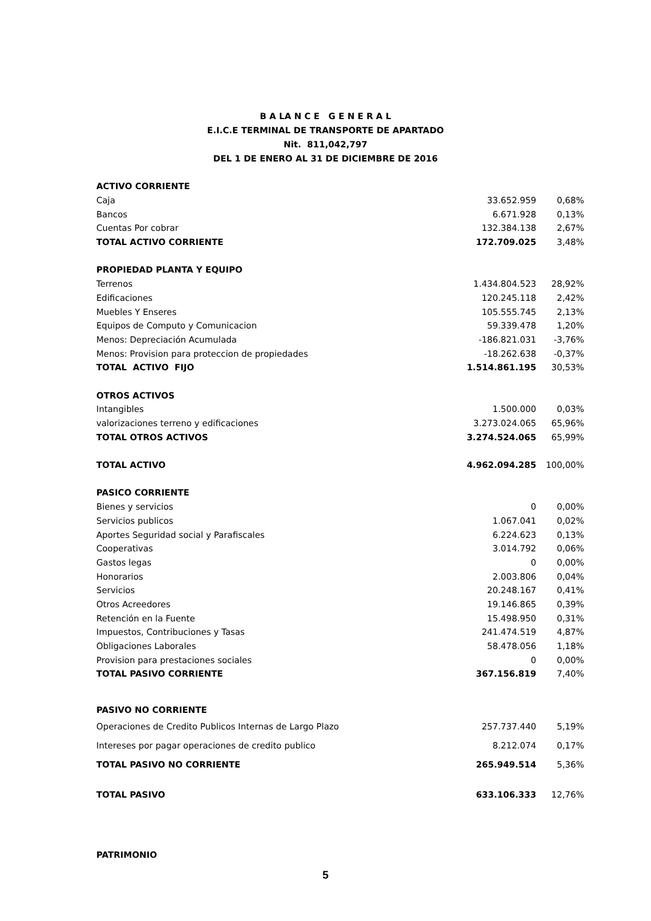B A LA N C E G E N E R A L
E.I.C.E TERMINAL DE TRANSPORTE DE APARTADO
Nit. 811,042,797
DEL 1 DE ENERO AL 31 DE DICIEMBRE DE 2016
| ACTIVO CORRIENTE | | |
| Caja | 33.652.959 | 0,68% |
| Bancos | 6.671.928 | 0,13% |
| Cuentas Por cobrar | 132.384.138 | 2,67% |
| TOTAL ACTIVO CORRIENTE | 172.709.025 | 3,48% |
| PROPIEDAD PLANTA Y EQUIPO | | |
| Terrenos | 1.434.804.523 | 28,92% |
| Edificaciones | 120.245.118 | 2,42% |
| Muebles Y Enseres | 105.555.745 | 2,13% |
| Equipos de Computo y Comunicacion | 59.339.478 | 1,20% |
| Menos: Depreciación Acumulada | -186.821.031 | -3,76% |
| Menos: Provision para proteccion de propiedades | -18.262.638 | -0,37% |
| TOTAL ACTIVO FIJO | 1.514.861.195 | 30,53% |
| OTROS ACTIVOS | | |
| Intangibles | 1.500.000 | 0,03% |
| valorizaciones terreno y edificaciones | 3.273.024.065 | 65,96% |
| TOTAL OTROS ACTIVOS | 3.274.524.065 | 65,99% |
| TOTAL ACTIVO | 4.962.094.285 | 100,00% |
| PASICO CORRIENTE | | |
| Bienes y servicios | 0 | 0,00% |
| Servicios publicos | 1.067.041 | 0,02% |
| Aportes Seguridad social y Parafiscales | 6.224.623 | 0,13% |
| Cooperativas | 3.014.792 | 0,06% |
| Gastos legas | 0 | 0,00% |
| Honorarios | 2.003.806 | 0,04% |
| Servicios | 20.248.167 | 0,41% |
| Otros Acreedores | 19.146.865 | 0,39% |
| Retención en la Fuente | 15.498.950 | 0,31% |
| Impuestos, Contribuciones y Tasas | 241.474.519 | 4,87% |
| Obligaciones Laborales | 58.478.056 | 1,18% |
| Provision para prestaciones sociales | 0 | 0,00% |
| TOTAL PASIVO CORRIENTE | 367.156.819 | 7,40% |
| PASIVO NO CORRIENTE | | |
| Operaciones de Credito Publicos Internas de Largo Plazo | 257.737.440 | 5,19% |
| Intereses por pagar operaciones de credito publico | 8.212.074 | 0,17% |
| TOTAL PASIVO NO CORRIENTE | 265.949.514 | 5,36% |
| TOTAL PASIVO | 633.106.333 | 12,76% |
| PATRIMONIO | | |
5